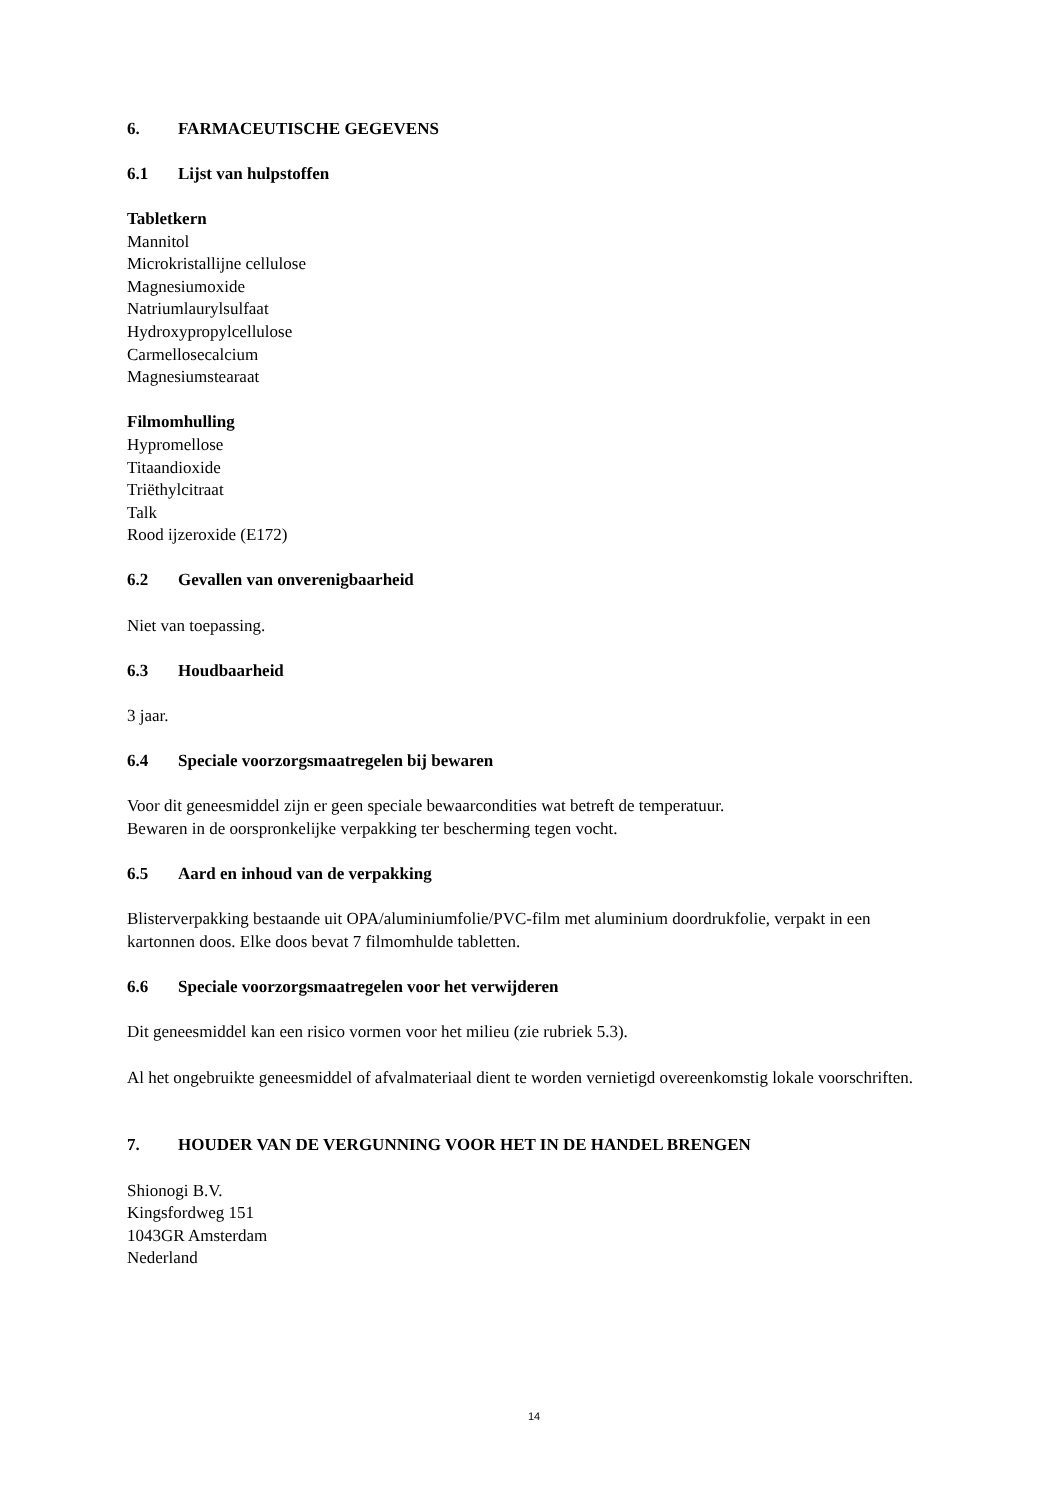6. FARMACEUTISCHE GEGEVENS
6.1 Lijst van hulpstoffen
Tabletkern
Mannitol
Microkristallijne cellulose
Magnesiumoxide
Natriumlaurylsulfaat
Hydroxypropylcellulose
Carmellosecalcium
Magnesiumstearaat
Filmomhulling
Hypromellose
Titaandioxide
Triëthylcitraat
Talk
Rood ijzeroxide (E172)
6.2 Gevallen van onverenigbaarheid
Niet van toepassing.
6.3 Houdbaarheid
3 jaar.
6.4 Speciale voorzorgsmaatregelen bij bewaren
Voor dit geneesmiddel zijn er geen speciale bewaarcondities wat betreft de temperatuur.
Bewaren in de oorspronkelijke verpakking ter bescherming tegen vocht.
6.5 Aard en inhoud van de verpakking
Blisterverpakking bestaande uit OPA/aluminiumfolie/PVC-film met aluminium doordrukfolie, verpakt in een kartonnen doos. Elke doos bevat 7 filmomhulde tabletten.
6.6 Speciale voorzorgsmaatregelen voor het verwijderen
Dit geneesmiddel kan een risico vormen voor het milieu (zie rubriek 5.3).
Al het ongebruikte geneesmiddel of afvalmateriaal dient te worden vernietigd overeenkomstig lokale voorschriften.
7. HOUDER VAN DE VERGUNNING VOOR HET IN DE HANDEL BRENGEN
Shionogi B.V.
Kingsfordweg 151
1043GR Amsterdam
Nederland
14